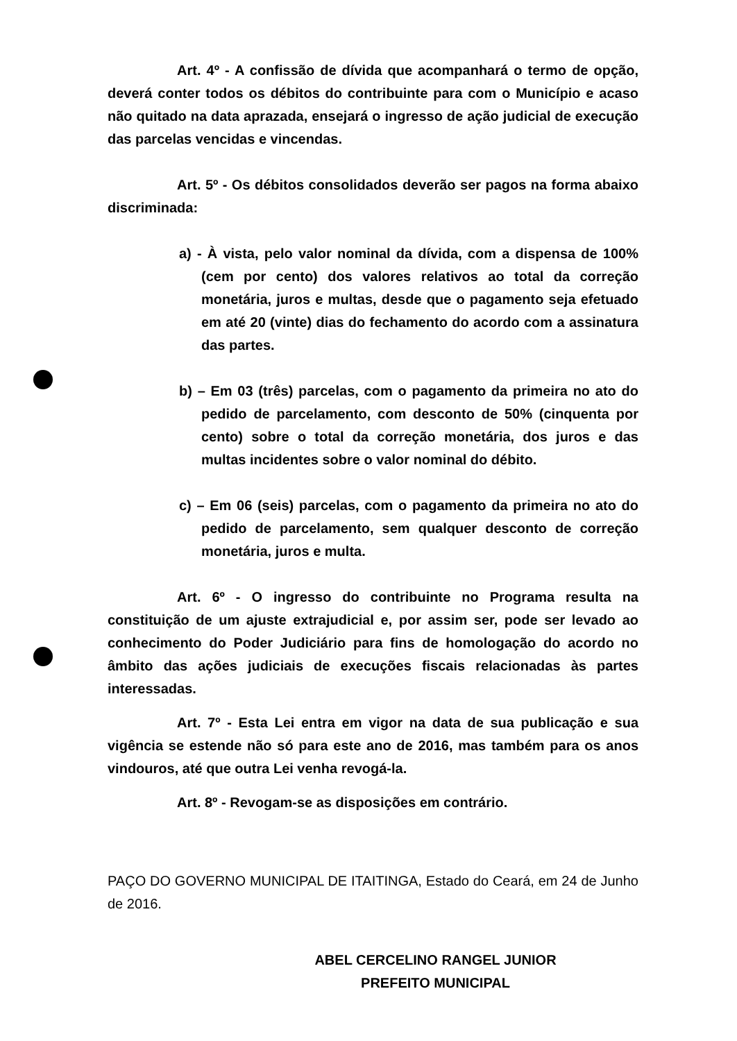Art. 4º - A confissão de dívida que acompanhará o termo de opção, deverá conter todos os débitos do contribuinte para com o Município e acaso não quitado na data aprazada, ensejará o ingresso de ação judicial de execução das parcelas vencidas e vincendas.
Art. 5º - Os débitos consolidados deverão ser pagos na forma abaixo discriminada:
a) - À vista, pelo valor nominal da dívida, com a dispensa de 100% (cem por cento) dos valores relativos ao total da correção monetária, juros e multas, desde que o pagamento seja efetuado em até 20 (vinte) dias do fechamento do acordo com a assinatura das partes.
b) – Em 03 (três) parcelas, com o pagamento da primeira no ato do pedido de parcelamento, com desconto de 50% (cinquenta por cento) sobre o total da correção monetária, dos juros e das multas incidentes sobre o valor nominal do débito.
c) – Em 06 (seis) parcelas, com o pagamento da primeira no ato do pedido de parcelamento, sem qualquer desconto de correção monetária, juros e multa.
Art. 6º - O ingresso do contribuinte no Programa resulta na constituição de um ajuste extrajudicial e, por assim ser, pode ser levado ao conhecimento do Poder Judiciário para fins de homologação do acordo no âmbito das ações judiciais de execuções fiscais relacionadas às partes interessadas.
Art. 7º - Esta Lei entra em vigor na data de sua publicação e sua vigência se estende não só para este ano de 2016, mas também para os anos vindouros, até que outra Lei venha revogá-la.
Art. 8º - Revogam-se as disposições em contrário.
PAÇO DO GOVERNO MUNICIPAL DE ITAITINGA, Estado do Ceará, em 24 de Junho de 2016.
ABEL CERCELINO RANGEL JUNIOR
PREFEITO MUNICIPAL